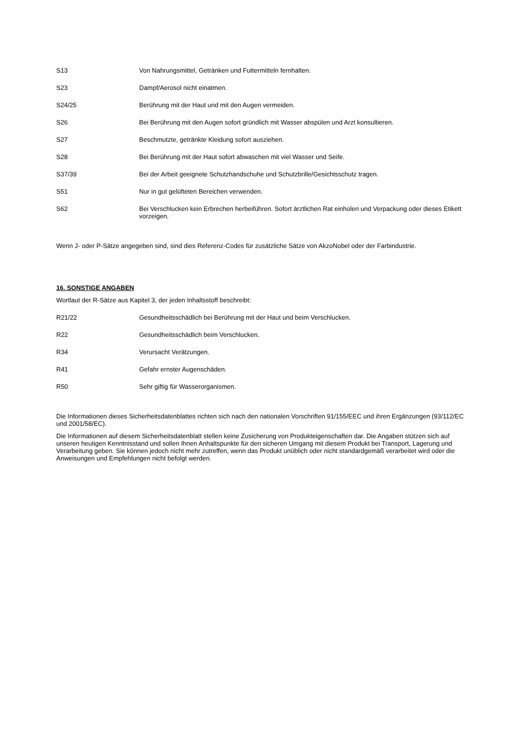| S13 | Von Nahrungsmittel, Getränken und Futtermitteln fernhalten. |
| S23 | Dampf/Aerosol nicht einatmen. |
| S24/25 | Berührung mit der Haut und mit den Augen vermeiden. |
| S26 | Bei Berührung mit den Augen sofort gründlich mit Wasser abspülen und Arzt konsultieren. |
| S27 | Beschmutzte, getränkte Kleidung sofort ausziehen. |
| S28 | Bei Berührung mit der Haut sofort abwaschen mit viel Wasser und Seife. |
| S37/39 | Bei der Arbeit geeignete Schutzhandschuhe und Schutzbrille/Gesichtsschutz tragen. |
| S51 | Nur in gut gelüfteten Bereichen verwenden. |
| S62 | Bei Verschlucken kein Erbrechen herbeiführen. Sofort ärztlichen Rat einholen und Verpackung oder dieses Etikett vorzeigen. |
Wenn J- oder P-Sätze angegeben sind, sind dies Referenz-Codes für zusätzliche Sätze von AkzoNobel oder der Farbindustrie.
16. SONSTIGE ANGABEN
Wortlaut der R-Sätze aus Kapitel 3, der jeden Inhaltsstoff beschreibt:
| R21/22 | Gesundheitsschädlich bei Berührung mit der Haut und beim Verschlucken. |
| R22 | Gesundheitsschädlich beim Verschlucken. |
| R34 | Verursacht Verätzungen. |
| R41 | Gefahr ernster Augenschäden. |
| R50 | Sehr giftig für Wasserorganismen. |
Die Informationen dieses Sicherheitsdatenblattes richten sich nach den nationalen Vorschriften 91/155/EEC und ihren Ergänzungen (93/112/EC und 2001/58/EC).
Die Informationen auf diesem Sicherheitsdatenblatt stellen keine Zusicherung von Produkteigenschaften dar. Die Angaben stützen sich auf unseren heutigen Kenntnisstand und sollen Ihnen Anhaltspunkte für den sicheren Umgang mit diesem Produkt bei Transport, Lagerung und Verarbeitung geben. Sie können jedoch nicht mehr zutreffen, wenn das Produkt unüblich oder nicht standardgemäß verarbeitet wird oder die Anweisungen und Empfehlungen nicht befolgt werden.